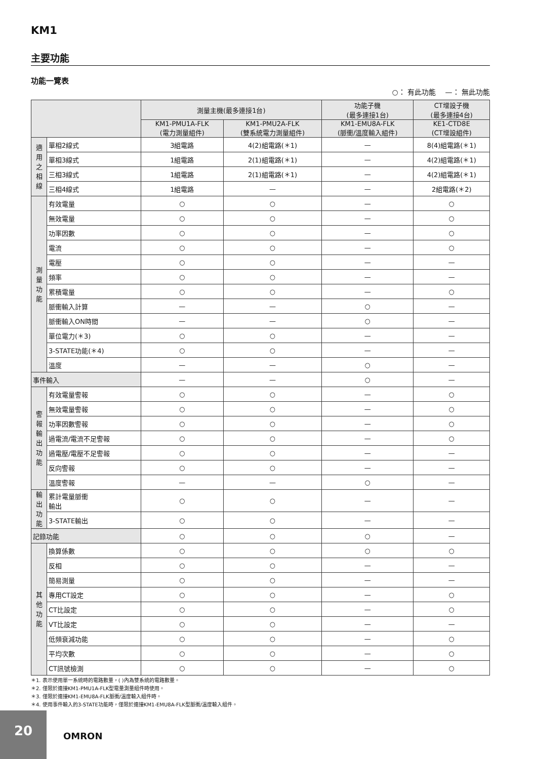KM1
主要功能
功能一覽表
○： 有此功能 　—： 無此功能
| | | 測量主機(最多連接1台) | | 功能子機 (最多連接1台) | CT增設子機 (最多連接4台) |
| --- | --- | --- | --- | --- | --- |
| | | KM1-PMU1A-FLK (電力測量組件) | KM1-PMU2A-FLK (雙系統電力測量組件) | KM1-EMU8A-FLK (脈衝/溫度輸入組件) | KE1-CTD8E (CT增設組件) |
| 適 用 之 相 線 | 單相2線式 | 3組電路 | 4(2)組電路(＊1) | — | 8(4)組電路(＊1) |
| | 單相3線式 | 1組電路 | 2(1)組電路(＊1) | — | 4(2)組電路(＊1) |
| | 三相3線式 | 1組電路 | 2(1)組電路(＊1) | — | 4(2)組電路(＊1) |
| | 三相4線式 | 1組電路 | — | — | 2組電路(＊2) |
| 測 量 功 能 | 有效電量 | ○ | ○ | — | ○ |
| | 無效電量 | ○ | ○ | — | ○ |
| | 功率因數 | ○ | ○ | — | ○ |
| | 電流 | ○ | ○ | — | ○ |
| | 電壓 | ○ | ○ | — | — |
| | 頻率 | ○ | ○ | — | — |
| | 累積電量 | ○ | ○ | — | ○ |
| | 脈衝輸入計算 | — | — | ○ | — |
| | 脈衝輸入ON時間 | — | — | ○ | — |
| | 單位電力(＊3) | ○ | ○ | — | — |
| | 3-STATE功能(＊4) | ○ | ○ | — | — |
| | 溫度 | — | — | ○ | — |
| 事件輸入 | | — | — | ○ | — |
| 警 報 輸 出 功 能 | 有效電量警報 | ○ | ○ | — | ○ |
| | 無效電量警報 | ○ | ○ | — | ○ |
| | 功率因數警報 | ○ | ○ | — | ○ |
| | 過電流/電流不足警報 | ○ | ○ | — | ○ |
| | 過電壓/電壓不足警報 | ○ | ○ | — | — |
| | 反向警報 | ○ | ○ | — | — |
| | 溫度警報 | — | — | ○ | — |
| 輸 出 功 能 | 累計電量脈衝 輸出 | ○ | ○ | — | — |
| | 3-STATE輸出 | ○ | ○ | — | — |
| 記錄功能 | | ○ | ○ | ○ | — |
| 其 他 功 能 | 換算係數 | ○ | ○ | ○ | ○ |
| | 反相 | ○ | ○ | — | — |
| | 簡易測量 | ○ | ○ | — | — |
| | 專用CT設定 | ○ | ○ | — | ○ |
| | CT比設定 | ○ | ○ | — | ○ |
| | VT比設定 | ○ | ○ | — | — |
| | 低頻衰減功能 | ○ | ○ | — | ○ |
| | 平均次數 | ○ | ○ | — | ○ |
| | CT訊號檢測 | ○ | ○ | — | ○ |
＊1. 表示使用單一系統時的電路數量，( )內為雙系統的電路數量。
＊2. 僅限於連接KM1-PMU1A-FLK型電量測量組件時使用。
＊3. 僅限於連接KM1-EMU8A-FLK脈衝/溫度輸入組件時。
＊4. 使用事件輸入的3-STATE功能時，僅限於連接KM1-EMU8A-FLK型脈衝/溫度輸入組件。
20
OMRON